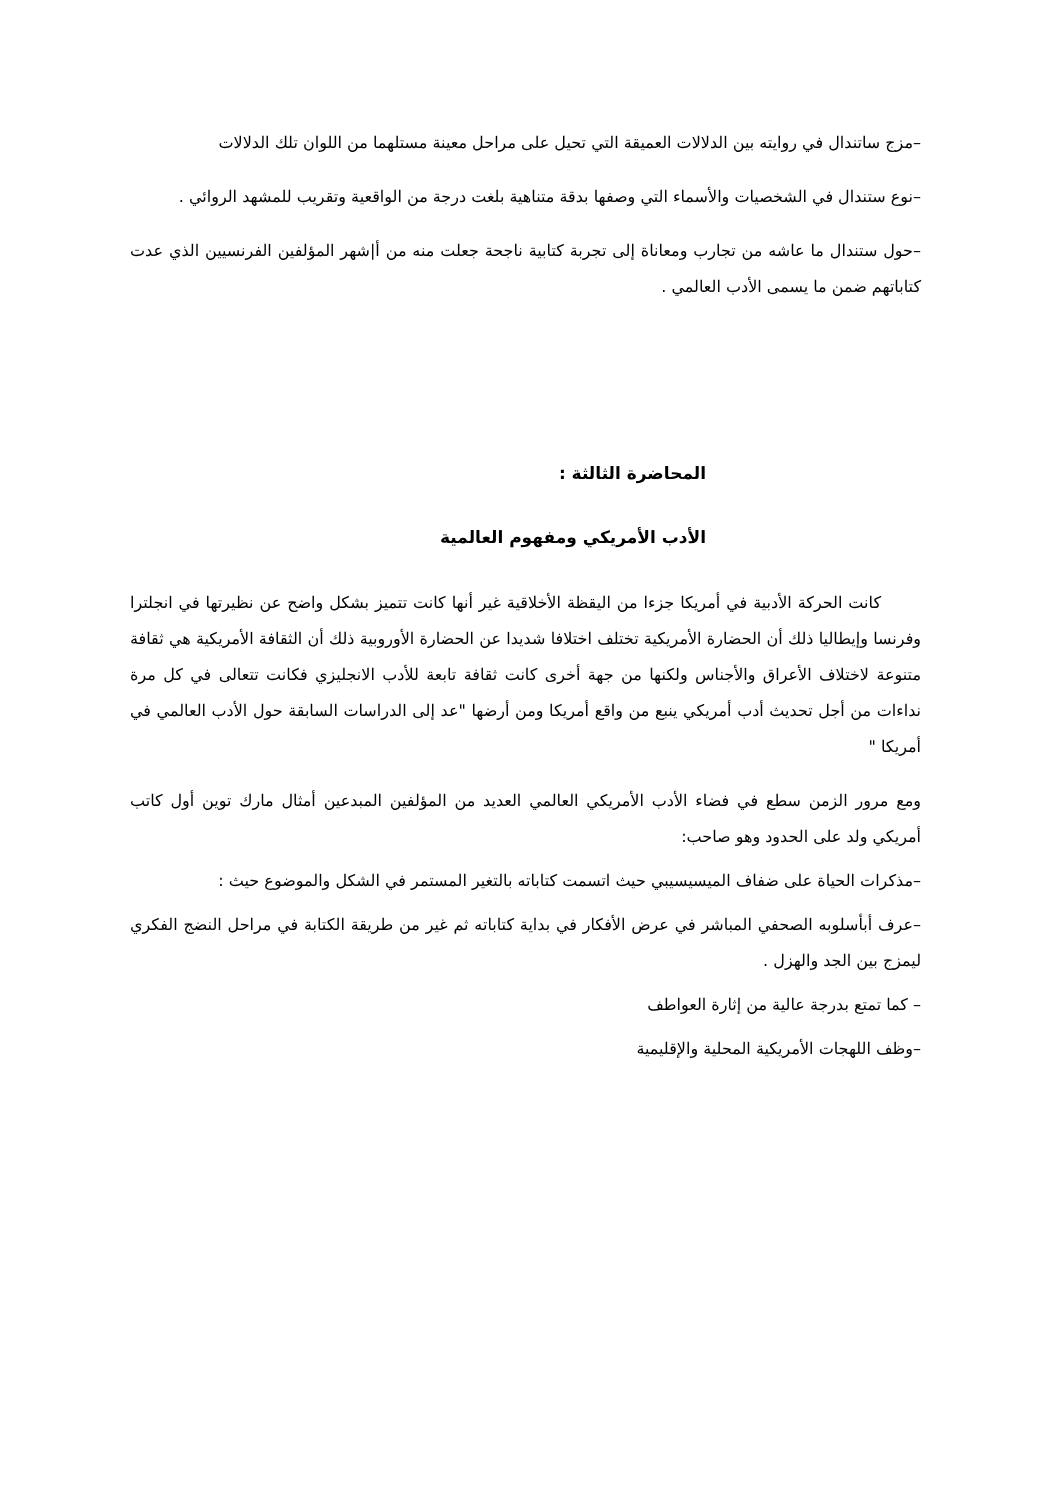–مزج ساتندال في روايته بين الدلالات العميقة التي تحيل على مراحل معينة مستلهما من اللوان تلك الدلالات
–نوع ستندال في الشخصيات والأسماء التي وصفها بدقة متناهية بلغت درجة من الواقعية وتقريب للمشهد الروائي .
–حول ستندال ما عاشه من تجارب ومعاناة إلى تجربة كتابية ناجحة جعلت منه من أ|شهر المؤلفين الفرنسيين الذي عدت كتاباتهم ضمن ما يسمى الأدب العالمي .
المحاضرة الثالثة :
الأدب الأمريكي ومفهوم العالمية
كانت الحركة الأدبية في أمريكا جزءا من اليقظة الأخلاقية غير أنها كانت تتميز بشكل واضح عن نظيرتها في انجلترا وفرنسا وإيطاليا ذلك أن الحضارة الأمريكية تختلف اختلافا شديدا عن الحضارة الأوروبية ذلك أن الثقافة الأمريكية هي ثقافة متنوعة لاختلاف الأعراق والأجناس ولكنها من جهة أخرى كانت ثقافة تابعة للأدب الانجليزي فكانت تتعالى في كل مرة نداءات من أجل تحديث أدب أمريكي ينبع من واقع أمريكا ومن أرضها "عد إلى الدراسات السابقة حول الأدب العالمي في أمريكا "
ومع مرور الزمن سطع في فضاء الأدب الأمريكي العالمي العديد من المؤلفين المبدعين أمثال مارك توين أول كاتب أمريكي ولد على الحدود وهو صاحب:
–مذكرات الحياة على ضفاف الميسيسيبي حيث اتسمت كتاباته بالتغير المستمر في الشكل والموضوع حيث :
–عرف أبأسلوبه الصحفي المباشر في عرض الأفكار في بداية كتاباته ثم غير من طريقة الكتابة في مراحل النضج الفكري ليمزج بين الجد والهزل .
– كما تمتع بدرجة عالية من إثارة العواطف
–وظف اللهجات الأمريكية المحلية والإقليمية